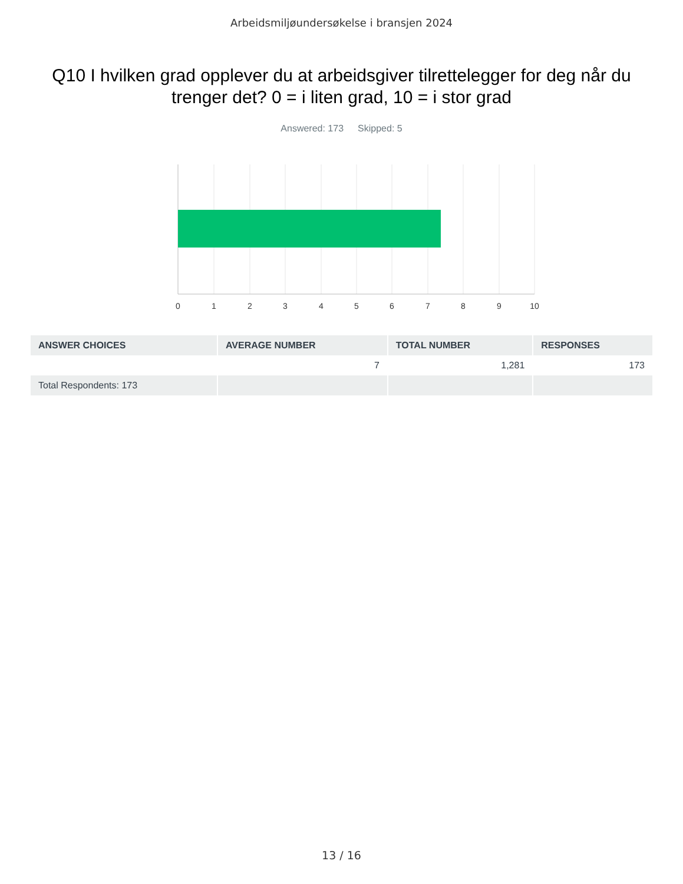Arbeidsmiljøundersøkelse i bransjen 2024
Q10 I hvilken grad opplever du at arbeidsgiver tilrettelegger for deg når du trenger det? 0 = i liten grad, 10 = i stor grad
Answered: 173 Skipped: 5
0
1
2
3
4
5
6
7
8
9
10
| ANSWER CHOICES | AVERAGE NUMBER | TOTAL NUMBER | RESPONSES |
| --- | --- | --- | --- |
| | 7 | 1,281 | 173 |
| Total Respondents: 173 | | | |
13 / 16